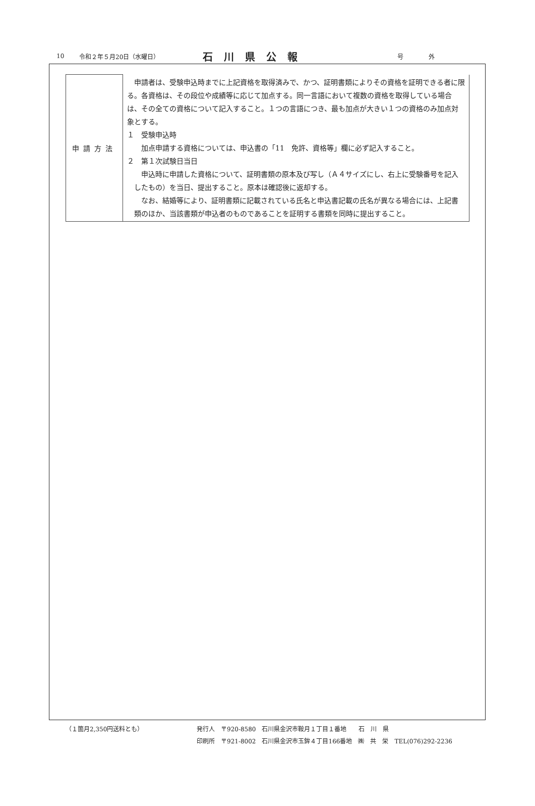10 令和２年５月20日（水曜日） 石川県公報 号外
| 申請方法 | 申請者は、受験申込時までに上記資格を取得済みで、かつ、証明書類によりその資格を証明できる者に限る。各資格は、その段位や成績等に応じて加点する。同一言語において複数の資格を取得している場合は、その全ての資格について記入すること。１つの言語につき、最も加点が大きい１つの資格のみ加点対象とする。 １ 受験申込時 加点申請する資格については、申込書の「11 免許、資格等」欄に必ず記入すること。 ２ 第１次試験日当日 申込時に申請した資格について、証明書類の原本及び写し（Ａ４サイズにし、右上に受験番号を記入したもの）を当日、提出すること。原本は確認後に返却する。 なお、結婚等により、証明書類に記載されている氏名と申込書記載の氏名が異なる場合には、上記書類のほか、当該書類が申込者のものであることを証明する書類を同時に提出すること。 |
（１箇月2,350円送料とも） 発行人　〒920-8580　石川県金沢市鞍月１丁目１番地　　石　川　県
印刷所　〒921-8002　石川県金沢市玉鉾４丁目166番地　㈱　共　栄　TEL(076)292-2236